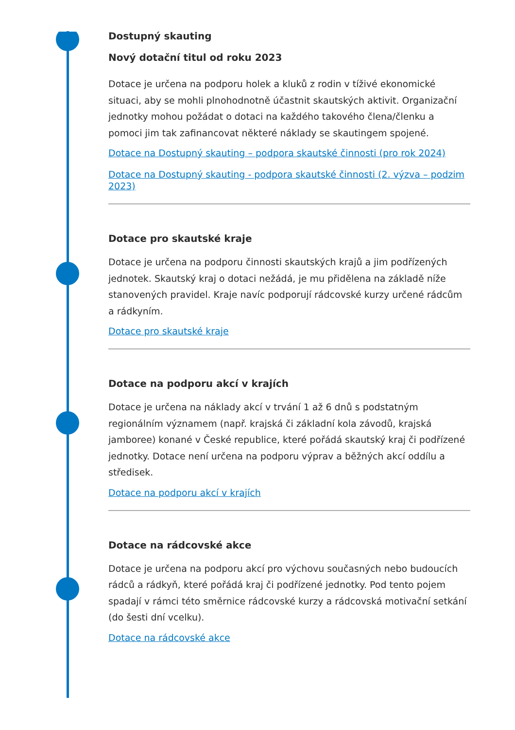Dostupný skauting
Nový dotační titul od roku 2023
Dotace je určena na podporu holek a kluků z rodin v tíživé ekonomické situaci, aby se mohli plnohodnotně účastnit skautských aktivit. Organizační jednotky mohou požádat o dotaci na každého takového člena/členku a pomoci jim tak zafinancovat některé náklady se skautingem spojené.
Dotace na Dostupný skauting – podpora skautské činnosti (pro rok 2024)
Dotace na Dostupný skauting - podpora skautské činnosti (2. výzva – podzim 2023)
Dotace pro skautské kraje
Dotace je určena na podporu činnosti skautských krajů a jim podřízených jednotek. Skautský kraj o dotaci nežádá, je mu přidělena na základě níže stanovených pravidel. Kraje navíc podporují rádcovské kurzy určené rádcům a rádkyním.
Dotace pro skautské kraje
Dotace na podporu akcí v krajích
Dotace je určena na náklady akcí v trvání 1 až 6 dnů s podstatným regionálním významem (např. krajská či základní kola závodů, krajská jamboree) konané v České republice, které pořádá skautský kraj či podřízené jednotky. Dotace není určena na podporu výprav a běžných akcí oddílu a středisek.
Dotace na podporu akcí v krajích
Dotace na rádcovské akce
Dotace je určena na podporu akcí pro výchovu současných nebo budoucích rádců a rádkyň, které pořádá kraj či podřízené jednotky. Pod tento pojem spadají v rámci této směrnice rádcovské kurzy a rádcovská motivační setkání (do šesti dní vcelku).
Dotace na rádcovské akce